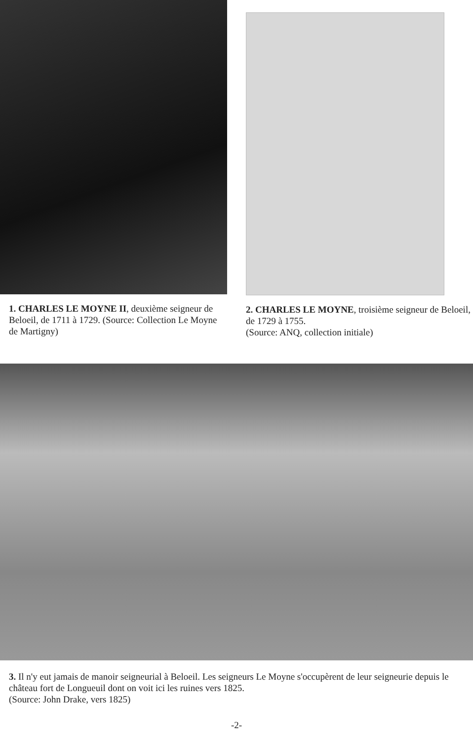1. CHARLES LE MOYNE II, deuxième seigneur de Beloeil, de 1711 à 1729. (Source: Collection Le Moyne de Martigny)
2. CHARLES LE MOYNE, troisième seigneur de Beloeil, de 1729 à 1755.
(Source: ANQ, collection initiale)
3. Il n'y eut jamais de manoir seigneurial à Beloeil. Les seigneurs Le Moyne s'occupèrent de leur seigneurie depuis le château fort de Longueuil dont on voit ici les ruines vers 1825.
(Source: John Drake, vers 1825)
-2-